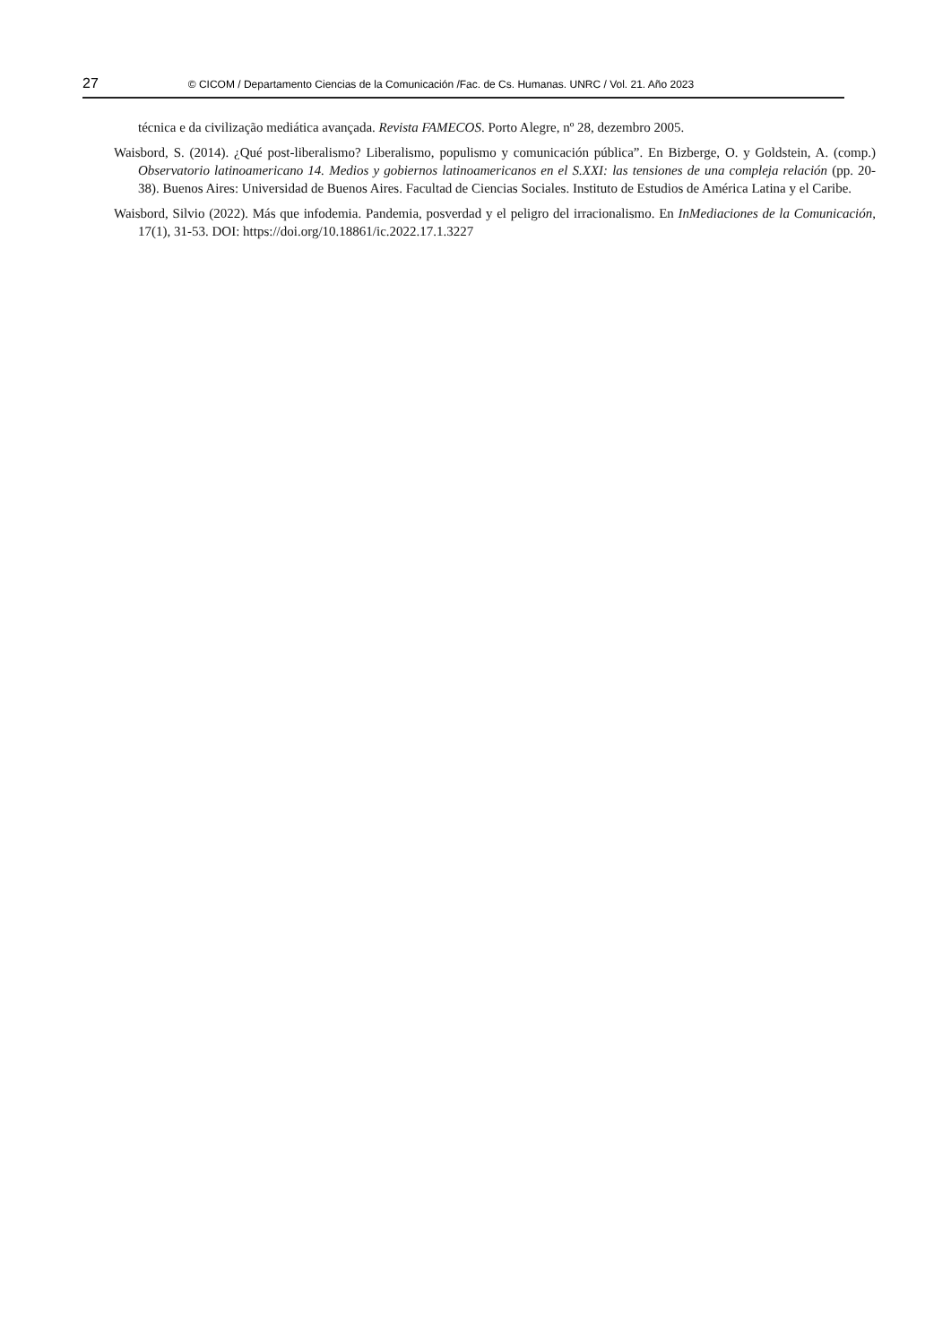27 © CICOM / Departamento Ciencias de la Comunicación /Fac. de Cs. Humanas. UNRC / Vol. 21. Año 2023
técnica e da civilização mediática avançada. Revista FAMECOS. Porto Alegre, nº 28, dezembro 2005.
Waisbord, S. (2014). ¿Qué post-liberalismo? Liberalismo, populismo y comunicación pública”. En Bizberge, O. y Goldstein, A. (comp.) Observatorio latinoamericano 14. Medios y gobiernos latinoamericanos en el S.XXI: las tensiones de una compleja relación (pp. 20-38). Buenos Aires: Universidad de Buenos Aires. Facultad de Ciencias Sociales. Instituto de Estudios de América Latina y el Caribe.
Waisbord, Silvio (2022). Más que infodemia. Pandemia, posverdad y el peligro del irracionalismo. En InMediaciones de la Comunicación, 17(1), 31-53. DOI: https://doi.org/10.18861/ic.2022.17.1.3227